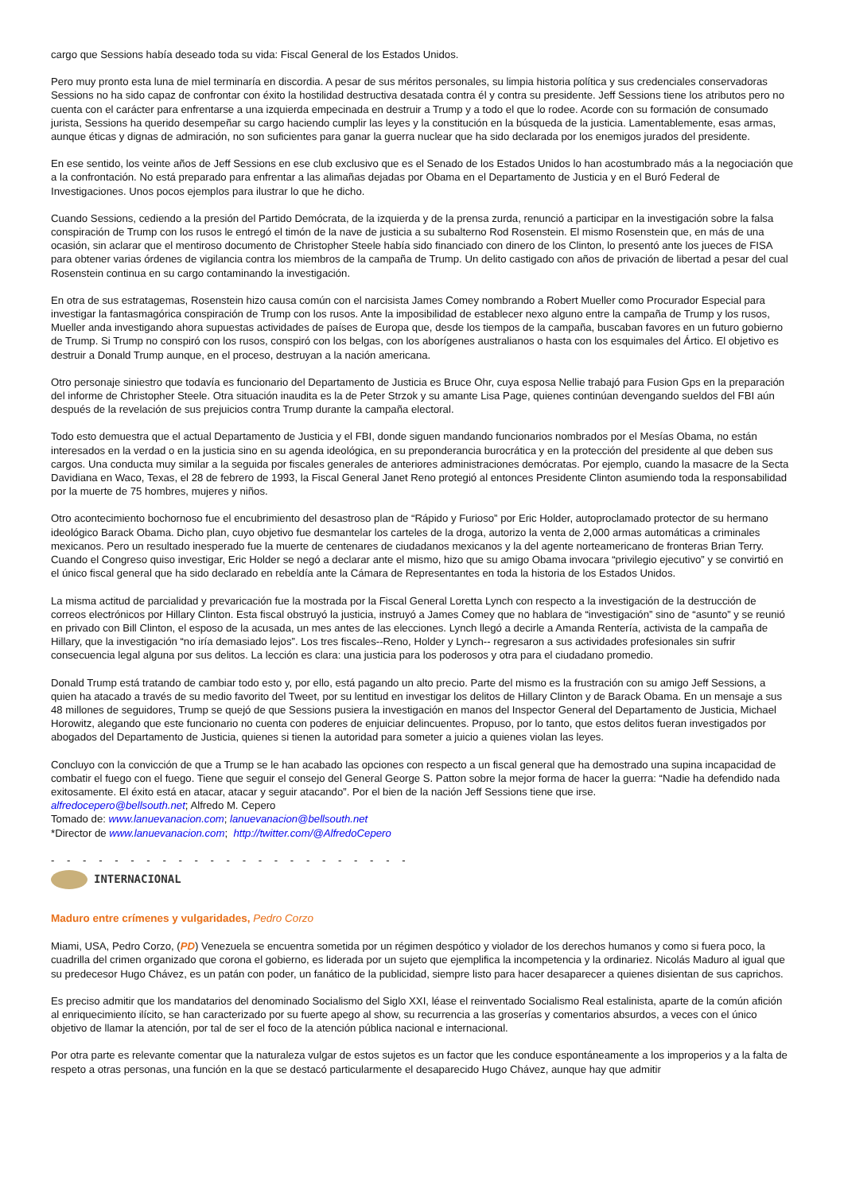cargo que Sessions había deseado toda su vida: Fiscal General de los Estados Unidos.
Pero muy pronto esta luna de miel terminaría en discordia. A pesar de sus méritos personales, su limpia historia política y sus credenciales conservadoras Sessions no ha sido capaz de confrontar con éxito la hostilidad destructiva desatada contra él y contra su presidente. Jeff Sessions tiene los atributos pero no cuenta con el carácter para enfrentarse a una izquierda empecinada en destruir a Trump y a todo el que lo rodee. Acorde con su formación de consumado jurista, Sessions ha querido desempeñar su cargo haciendo cumplir las leyes y la constitución en la búsqueda de la justicia. Lamentablemente, esas armas, aunque éticas y dignas de admiración, no son suficientes para ganar la guerra nuclear que ha sido declarada por los enemigos jurados del presidente.
En ese sentido, los veinte años de Jeff Sessions en ese club exclusivo que es el Senado de los Estados Unidos lo han acostumbrado más a la negociación que a la confrontación. No está preparado para enfrentar a las alimañas dejadas por Obama en el Departamento de Justicia y en el Buró Federal de Investigaciones. Unos pocos ejemplos para ilustrar lo que he dicho.
Cuando Sessions, cediendo a la presión del Partido Demócrata, de la izquierda y de la prensa zurda, renunció a participar en la investigación sobre la falsa conspiración de Trump con los rusos le entregó el timón de la nave de justicia a su subalterno Rod Rosenstein. El mismo Rosenstein que, en más de una ocasión, sin aclarar que el mentiroso documento de Christopher Steele había sido financiado con dinero de los Clinton, lo presentó ante los jueces de FISA para obtener varias órdenes de vigilancia contra los miembros de la campaña de Trump. Un delito castigado con años de privación de libertad a pesar del cual Rosenstein continua en su cargo contaminando la investigación.
En otra de sus estratagemas, Rosenstein hizo causa común con el narcisista James Comey nombrando a Robert Mueller como Procurador Especial para investigar la fantasmagórica conspiración de Trump con los rusos. Ante la imposibilidad de establecer nexo alguno entre la campaña de Trump y los rusos, Mueller anda investigando ahora supuestas actividades de países de Europa que, desde los tiempos de la campaña, buscaban favores en un futuro gobierno de Trump. Si Trump no conspiró con los rusos, conspiró con los belgas, con los aborígenes australianos o hasta con los esquimales del Ártico. El objetivo es destruir a Donald Trump aunque, en el proceso, destruyan a la nación americana.
Otro personaje siniestro que todavía es funcionario del Departamento de Justicia es Bruce Ohr, cuya esposa Nellie trabajó para Fusion Gps en la preparación del informe de Christopher Steele. Otra situación inaudita es la de Peter Strzok y su amante Lisa Page, quienes continúan devengando sueldos del FBI aún después de la revelación de sus prejuicios contra Trump durante la campaña electoral.
Todo esto demuestra que el actual Departamento de Justicia y el FBI, donde siguen mandando funcionarios nombrados por el Mesías Obama, no están interesados en la verdad o en la justicia sino en su agenda ideológica, en su preponderancia burocrática y en la protección del presidente al que deben sus cargos. Una conducta muy similar a la seguida por fiscales generales de anteriores administraciones demócratas. Por ejemplo, cuando la masacre de la Secta Davidiana en Waco, Texas, el 28 de febrero de 1993, la Fiscal General Janet Reno protegió al entonces Presidente Clinton asumiendo toda la responsabilidad por la muerte de 75 hombres, mujeres y niños.
Otro acontecimiento bochornoso fue el encubrimiento del desastroso plan de “Rápido y Furioso” por Eric Holder, autoproclamado protector de su hermano ideológico Barack Obama. Dicho plan, cuyo objetivo fue desmantelar los carteles de la droga, autorizo la venta de 2,000 armas automáticas a criminales mexicanos. Pero un resultado inesperado fue la muerte de centenares de ciudadanos mexicanos y la del agente norteamericano de fronteras Brian Terry. Cuando el Congreso quiso investigar, Eric Holder se negó a declarar ante el mismo, hizo que su amigo Obama invocara “privilegio ejecutivo” y se convirtió en el único fiscal general que ha sido declarado en rebeldía ante la Cámara de Representantes en toda la historia de los Estados Unidos.
La misma actitud de parcialidad y prevaricación fue la mostrada por la Fiscal General Loretta Lynch con respecto a la investigación de la destrucción de correos electrónicos por Hillary Clinton. Esta fiscal obstruyó la justicia, instruyó a James Comey que no hablara de “investigación” sino de “asunto” y se reunió en privado con Bill Clinton, el esposo de la acusada, un mes antes de las elecciones. Lynch llegó a decirle a Amanda Rentería, activista de la campaña de Hillary, que la investigación “no iría demasiado lejos”. Los tres fiscales--Reno, Holder y Lynch-- regresaron a sus actividades profesionales sin sufrir consecuencia legal alguna por sus delitos. La lección es clara: una justicia para los poderosos y otra para el ciudadano promedio.
Donald Trump está tratando de cambiar todo esto y, por ello, está pagando un alto precio. Parte del mismo es la frustración con su amigo Jeff Sessions, a quien ha atacado a través de su medio favorito del Tweet, por su lentitud en investigar los delitos de Hillary Clinton y de Barack Obama. En un mensaje a sus 48 millones de seguidores, Trump se quejó de que Sessions pusiera la investigación en manos del Inspector General del Departamento de Justicia, Michael Horowitz, alegando que este funcionario no cuenta con poderes de enjuiciar delincuentes. Propuso, por lo tanto, que estos delitos fueran investigados por abogados del Departamento de Justicia, quienes si tienen la autoridad para someter a juicio a quienes violan las leyes.
Concluyo con la convicción de que a Trump se le han acabado las opciones con respecto a un fiscal general que ha demostrado una supina incapacidad de combatir el fuego con el fuego. Tiene que seguir el consejo del General George S. Patton sobre la mejor forma de hacer la guerra: “Nadie ha defendido nada exitosamente. El éxito está en atacar, atacar y seguir atacando”. Por el bien de la nación Jeff Sessions tiene que irse.
alfredocepero@bellsouth.net; Alfredo M. Cepero
Tomado de: www.lanuevanacion.com; lanuevanacion@bellsouth.net
*Director de www.lanuevanacion.com; http://twitter.com/@AlfredoCepero
- - - - - - - - - - - - - - - - - - - - - - -
INTERNACIONAL
Maduro entre crímenes y vulgaridades, Pedro Corzo
Miami, USA, Pedro Corzo, (PD) Venezuela se encuentra sometida por un régimen despótico y violador de los derechos humanos y como si fuera poco, la cuadrilla del crimen organizado que corona el gobierno, es liderada por un sujeto que ejemplifica la incompetencia y la ordinariez. Nicolás Maduro al igual que su predecesor Hugo Chávez, es un patán con poder, un fanático de la publicidad, siempre listo para hacer desaparecer a quienes disientan de sus caprichos.
Es preciso admitir que los mandatarios del denominado Socialismo del Siglo XXI, léase el reinventado Socialismo Real estalinista, aparte de la común afición al enriquecimiento ilícito, se han caracterizado por su fuerte apego al show, su recurrencia a las groserías y comentarios absurdos, a veces con el único objetivo de llamar la atención, por tal de ser el foco de la atención pública nacional e internacional.
Por otra parte es relevante comentar que la naturaleza vulgar de estos sujetos es un factor que les conduce espontáneamente a los improperios y a la falta de respeto a otras personas, una función en la que se destacó particularmente el desaparecido Hugo Chávez, aunque hay que admitir